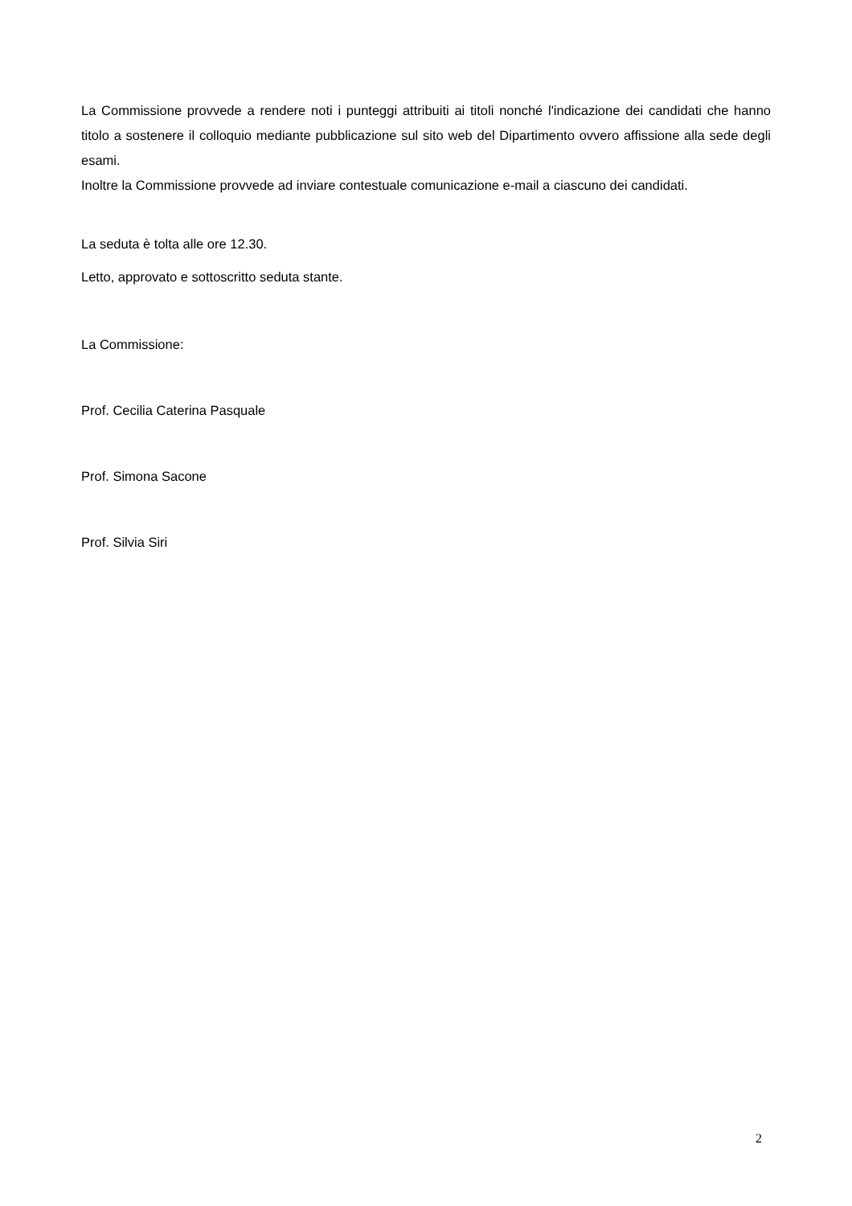La Commissione provvede a rendere noti i punteggi attribuiti ai titoli nonché l'indicazione dei candidati che hanno titolo a sostenere il colloquio mediante pubblicazione sul sito web del Dipartimento ovvero affissione alla sede degli esami.
Inoltre la Commissione provvede ad inviare contestuale comunicazione e-mail a ciascuno dei candidati.
La seduta è tolta alle ore 12.30.
Letto, approvato e sottoscritto seduta stante.
La Commissione:
Prof. Cecilia Caterina Pasquale
Prof. Simona Sacone
Prof. Silvia Siri
2